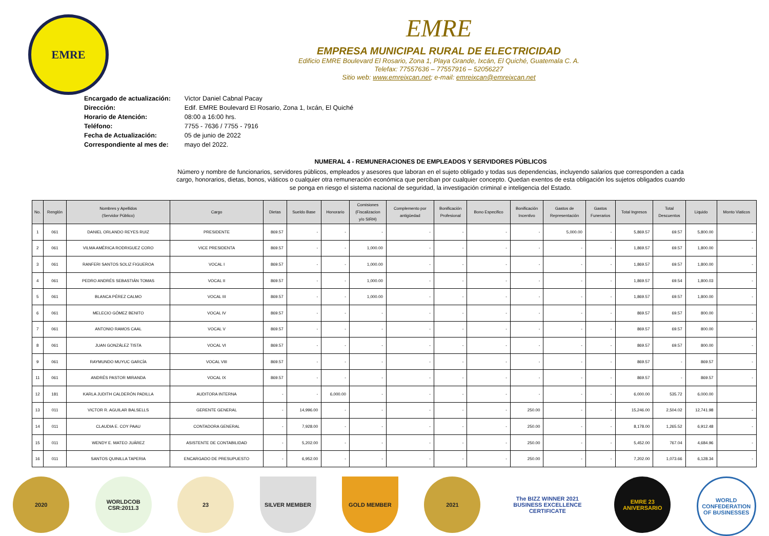EMRE
EMRE
EMPRESA MUNICIPAL RURAL DE ELECTRICIDAD
Edificio EMRE Boulevard El Rosario, Zona 1, Playa Grande, Ixcán, El Quiché, Guatemala C. A.
Telefax: 77557636 – 77557916 – 52056227
Sitio web: www.emreixcan.net; e-mail: emreixcan@emreixcan.net
| Encargado de actualización: | Victor Daniel Cabnal Pacay |
| Dirección: | Edif. EMRE Boulevard El Rosario, Zona 1, Ixcán, El Quiché |
| Horario de Atención: | 08:00 a 16:00 hrs. |
| Teléfono: | 7755 - 7636 / 7755 - 7916 |
| Fecha de Actualización: | 05 de junio de 2022 |
| Correspondiente al mes de: | mayo del 2022. |
NUMERAL 4 - REMUNERACIONES DE EMPLEADOS Y SERVIDORES PÚBLICOS
Número y nombre de funcionarios, servidores públicos, empleados y asesores que laboran en el sujeto obligado y todas sus dependencias, incluyendo salarios que corresponden a cada cargo, honorarios, dietas, bonos, viáticos o cualquier otra remuneración económica que perciban por cualquier concepto. Quedan exentos de esta obligación los sujetos obligados cuando se ponga en riesgo el sistema nacional de seguridad, la investigación criminal e inteligencia del Estado.
| No. | Renglón | Nombres y Apellidos (Servidor Público) | Cargo | Dietas | Sueldo Base | Honorario | Comisiones (Fiscalizacion y/o SIRH) | Complemento por antigüedad | Bonificación Profesional | Bono Especifico | Bonificación Incentivo | Gastos de Representación | Gastos Funerarios | Total Ingresos | Total Descuentos | Liquido | Monto Viaticos |
| --- | --- | --- | --- | --- | --- | --- | --- | --- | --- | --- | --- | --- | --- | --- | --- | --- | --- |
| 1 | 061 | DANIEL ORLANDO REYES RUIZ | PRESIDENTE | 869.57 | - | - | - | - | - | - | - | 5,000.00 | - | 5,869.57 | 69.57 | 5,800.00 | - |
| 2 | 061 | VILMA AMÉRICA RODRIGUEZ CORO | VICE PRESIDENTA | 869.57 | - | - | 1,000.00 | - | - | - | - | - | - | 1,869.57 | 69.57 | 1,800.00 | - |
| 3 | 061 | RANFERI SANTOS SOLIZ FIGUEROA | VOCAL I | 869.57 | - | - | 1,000.00 | - | - | - | - | - | - | 1,869.57 | 69.57 | 1,800.00 | - |
| 4 | 061 | PEDRO ANDRÉS SEBASTIÁN TOMAS | VOCAL II | 869.57 | - | - | 1,000.00 | - | - | - | - | - | - | 1,869.57 | 69.54 | 1,800.03 | - |
| 5 | 061 | BLANCA PÉREZ CALMO | VOCAL III | 869.57 | - | - | 1,000.00 | - | - | - | - | - | - | 1,869.57 | 69.57 | 1,800.00 | - |
| 6 | 061 | MELECIO GÓMEZ BENITO | VOCAL IV | 869.57 | - | - | - | - | - | - | - | - | - | 869.57 | 69.57 | 800.00 | - |
| 7 | 061 | ANTONIO RAMOS CAAL | VOCAL V | 869.57 | - | - | - | - | - | - | - | - | - | 869.57 | 69.57 | 800.00 | - |
| 8 | 061 | JUAN GONZÁLEZ TISTA | VOCAL VI | 869.57 | - | - | - | - | - | - | - | - | - | 869.57 | 69.57 | 800.00 | - |
| 9 | 061 | RAYMUNDO MUYUC GARCÍA | VOCAL VIII | 869.57 | - | - | - | - | - | - | - | - | - | 869.57 | - | 869.57 | - |
| 11 | 061 | ANDRÉS PASTOR MIRANDA | VOCAL IX | 869.57 | - | - | - | - | - | - | - | - | - | 869.57 | - | 869.57 | - |
| 12 | 181 | KARLA JUDITH CALDERÓN PADILLA | AUDITORA INTERNA | - | - | 6,000.00 | - | - | - | - | - | - | - | 6,000.00 | 535.72 | 6,000.00 | |
| 13 | 011 | VICTOR R. AGUILAR BALSELLS | GERENTE GENERAL | - | 14,996.00 | - | - | - | - | - | 250.00 | - | - | 15,246.00 | 2,504.02 | 12,741.98 | - |
| 14 | 011 | CLAUDIA E. COY PAAU | CONTADORA GENERAL | - | 7,928.00 | - | - | - | - | - | 250.00 | - | - | 8,178.00 | 1,265.52 | 6,912.48 | - |
| 15 | 011 | WENDY E. MATEO JUÁREZ | ASISTENTE DE CONTABILIDAD | - | 5,202.00 | - | - | - | - | - | 250.00 | - | - | 5,452.00 | 767.04 | 4,684.96 | - |
| 16 | 011 | SANTOS QUINILLA TAPERIA | ENCARGADO DE PRESUPUESTO | - | 6,952.00 | - | - | - | - | - | 250.00 | - | - | 7,202.00 | 1,073.66 | 6,128.34 | - |
2020 WORLDCOB CSR:2011.3
23 SILVER MEMBER GOLD MEMBER 2021 The BIZZ WINNER 2021 BUSINESS EXCELLENCE CERTIFICATE
EMRE 23 ANIVERSARIO
WORLD CONFEDERATION OF BUSINESSES